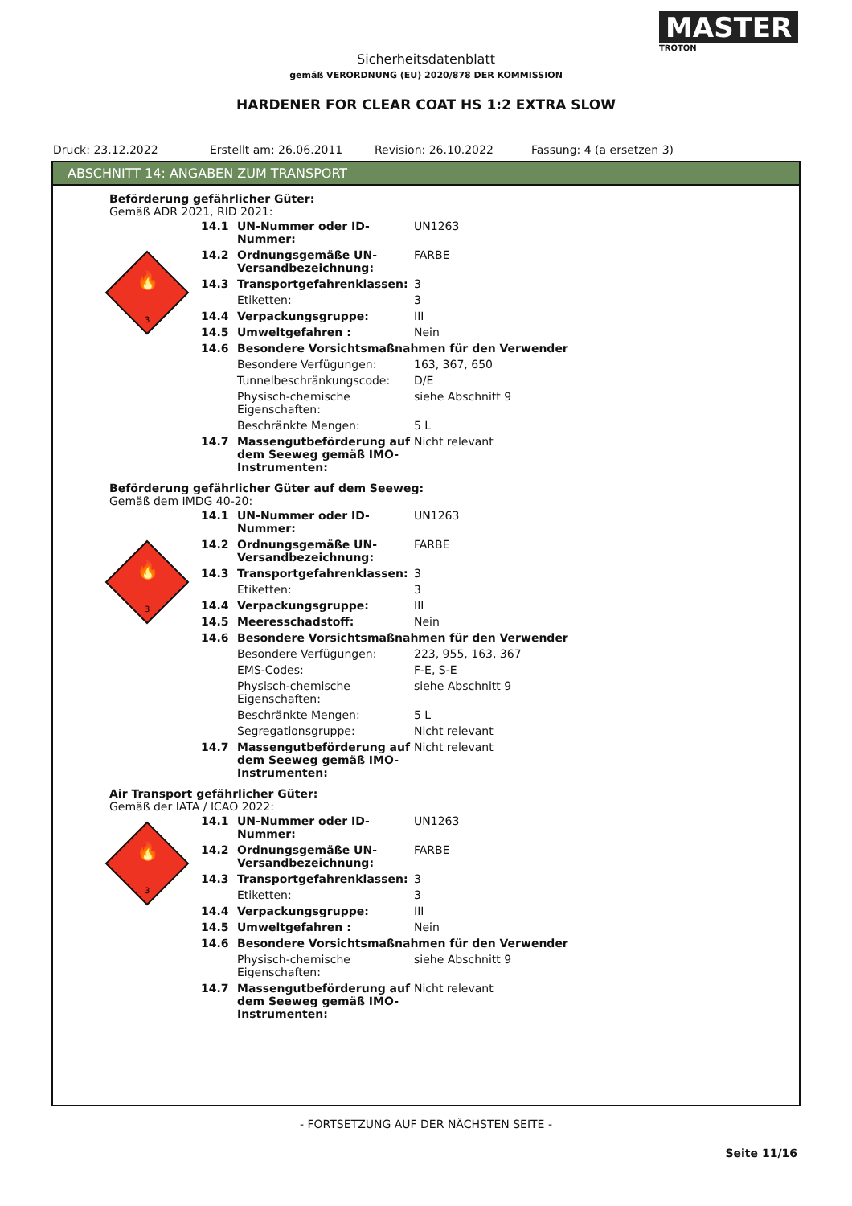MASTER
TROTON
Sicherheitsdatenblatt
gemäß VERORDNUNG (EU) 2020/878 DER KOMMISSION
HARDENER FOR CLEAR COAT HS 1:2 EXTRA SLOW
Druck: 23.12.2022 Erstellt am: 26.06.2011 Revision: 26.10.2022 Fassung: 4 (a ersetzen 3)
ABSCHNITT 14: ANGABEN ZUM TRANSPORT
Beförderung gefährlicher Güter:
Gemäß ADR 2021, RID 2021:
🔥
3
| 14.1 | UN-Nummer oder ID-Nummer: | UN1263 |
| 14.2 | Ordnungsgemäße UN-Versandbezeichnung: | FARBE |
| 14.3 | Transportgefahrenklassen: | 3 |
| | Etiketten: | 3 |
| 14.4 | Verpackungsgruppe: | III |
| 14.5 | Umweltgefahren : | Nein |
| 14.6 | Besondere Vorsichtsmaßnahmen für den Verwender | |
| | Besondere Verfügungen: | 163, 367, 650 |
| | Tunnelbeschränkungscode: | D/E |
| | Physisch-chemische Eigenschaften: | siehe Abschnitt 9 |
| | Beschränkte Mengen: | 5 L |
| 14.7 | Massengutbeförderung auf dem Seeweg gemäß IMO-Instrumenten: | Nicht relevant |
Beförderung gefährlicher Güter auf dem Seeweg:
Gemäß dem IMDG 40-20:
🔥
3
| 14.1 | UN-Nummer oder ID-Nummer: | UN1263 |
| 14.2 | Ordnungsgemäße UN-Versandbezeichnung: | FARBE |
| 14.3 | Transportgefahrenklassen: | 3 |
| | Etiketten: | 3 |
| 14.4 | Verpackungsgruppe: | III |
| 14.5 | Meeresschadstoff: | Nein |
| 14.6 | Besondere Vorsichtsmaßnahmen für den Verwender | |
| | Besondere Verfügungen: | 223, 955, 163, 367 |
| | EMS-Codes: | F-E, S-E |
| | Physisch-chemische Eigenschaften: | siehe Abschnitt 9 |
| | Beschränkte Mengen: | 5 L |
| | Segregationsgruppe: | Nicht relevant |
| 14.7 | Massengutbeförderung auf dem Seeweg gemäß IMO-Instrumenten: | Nicht relevant |
Air Transport gefährlicher Güter:
Gemäß der IATA / ICAO 2022:
🔥
3
| 14.1 | UN-Nummer oder ID-Nummer: | UN1263 |
| 14.2 | Ordnungsgemäße UN-Versandbezeichnung: | FARBE |
| 14.3 | Transportgefahrenklassen: | 3 |
| | Etiketten: | 3 |
| 14.4 | Verpackungsgruppe: | III |
| 14.5 | Umweltgefahren : | Nein |
| 14.6 | Besondere Vorsichtsmaßnahmen für den Verwender | |
| | Physisch-chemische Eigenschaften: | siehe Abschnitt 9 |
| 14.7 | Massengutbeförderung auf dem Seeweg gemäß IMO-Instrumenten: | Nicht relevant |
- FORTSETZUNG AUF DER NÄCHSTEN SEITE -
Seite 11/16